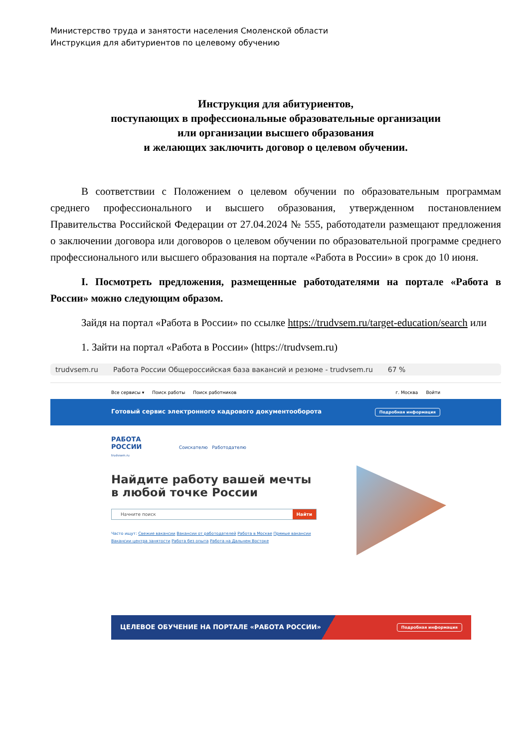Министерство труда и занятости населения Смоленской области
Инструкция для абитуриентов по целевому обучению
Инструкция для абитуриентов,
поступающих в профессиональные образовательные организации
или организации высшего образования
и желающих заключить договор о целевом обучении.
В соответствии с Положением о целевом обучении по образовательным программам среднего профессионального и высшего образования, утвержденном постановлением Правительства Российской Федерации от 27.04.2024 № 555, работодатели размещают предложения о заключении договора или договоров о целевом обучении по образовательной программе среднего профессионального или высшего образования на портале «Работа в России» в срок до 10 июня.
I. Посмотреть предложения, размещенные работодателями на портале «Работа в России» можно следующим образом.
Зайдя на портал «Работа в России» по ссылке https://trudvsem.ru/target-education/search или
1. Зайти на портал «Работа в России» (https://trudvsem.ru)
trudvsem.ru Работа России Общероссийская база вакансий и резюме - trudvsem.ru 67 %
Все сервисы ▾ Поиск работы Поиск работников г. Москва Войти
Готовый сервис электронного кадрового документооборота Подробная информация
РАБОТА
РОССИИ Соискателю Работодателю
trudvsem.ru
Найдите работу вашей мечты в любой точке России
Начните поиск Найти
Часто ищут: Свежие вакансии Вакансии от работодателей Работа в Москве Прямые вакансии Вакансии центра занятости Работа без опыта Работа на Дальнем Востоке
ЦЕЛЕВОЕ ОБУЧЕНИЕ НА ПОРТАЛЕ «РАБОТА РОССИИ» Подробная информация